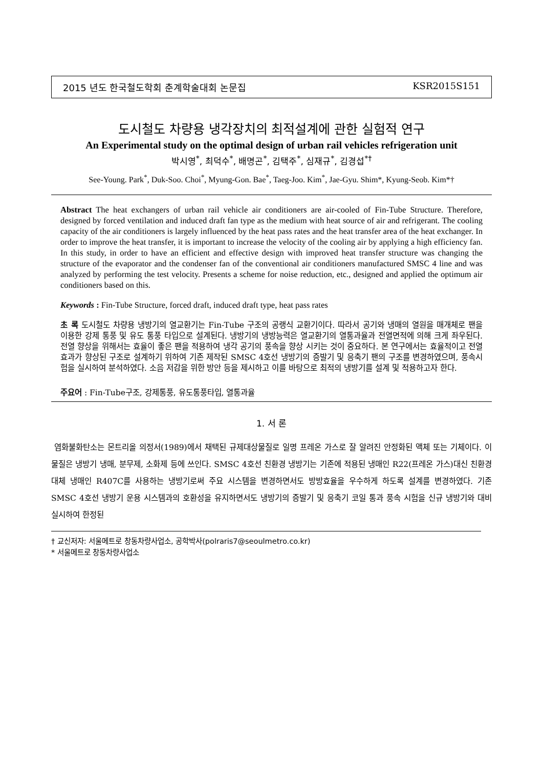2015 년도 한국철도학회 춘계학술대회 논문집 KSR2015S151
도시철도 차량용 냉각장치의 최적설계에 관한 실험적 연구
An Experimental study on the optimal design of urban rail vehicles refrigeration unit
박시영<sup>*</sup>, 최덕수<sup>*</sup>, 배명곤<sup>*</sup>, 김택주<sup>*</sup>, 심재규<sup>*</sup>, 김경섭<sup>*†</sup>
See-Young. Park<sup>*</sup>, Duk-Soo. Choi<sup>*</sup>, Myung-Gon. Bae<sup>*</sup>, Taeg-Joo. Kim<sup>*</sup>, Jae-Gyu. Shim*, Kyung-Seob. Kim*†
Abstract The heat exchangers of urban rail vehicle air conditioners are air-cooled of Fin-Tube Structure. Therefore, designed by forced ventilation and induced draft fan type as the medium with heat source of air and refrigerant. The cooling capacity of the air conditioners is largely influenced by the heat pass rates and the heat transfer area of the heat exchanger. In order to improve the heat transfer, it is important to increase the velocity of the cooling air by applying a high efficiency fan. In this study, in order to have an efficient and effective design with improved heat transfer structure was changing the structure of the evaporator and the condenser fan of the conventional air conditioners manufactured SMSC 4 line and was analyzed by performing the test velocity. Presents a scheme for noise reduction, etc., designed and applied the optimum air conditioners based on this.
Keywords : Fin-Tube Structure, forced draft, induced draft type, heat pass rates
초 록 도시철도 차량용 냉방기의 열교환기는 Fin-Tube 구조의 공랭식 교환기이다. 따라서 공기와 냉매의 열원을 매개체로 팬을 이용한 강제 통풍 및 유도 통풍 타입으로 설계된다. 냉방기의 냉방능력은 열교환기의 열통과율과 전열면적에 의해 크게 좌우된다. 전열 향상을 위해서는 효율이 좋은 팬을 적용하여 냉각 공기의 풍속을 향상 시키는 것이 중요하다. 본 연구에서는 효율적이고 전열효과가 향상된 구조로 설계하기 위하여 기존 제작된 SMSC 4호선 냉방기의 증발기 및 응축기 팬의 구조를 변경하였으며, 풍속시험을 실시하여 분석하였다. 소음 저감을 위한 방안 등을 제시하고 이를 바탕으로 최적의 냉방기를 설계 및 적용하고자 한다.
주요어 : Fin-Tube구조, 강제통풍, 유도통풍타입, 열통과율
1. 서 론
염화불화탄소는 몬트리올 의정서(1989)에서 채택된 규제대상물질로 일명 프레온 가스로 잘 알려진 안정화된 액체 또는 기체이다. 이 물질은 냉방기 냉매, 분무제, 소화제 등에 쓰인다. SMSC 4호선 친환경 냉방기는 기존에 적용된 냉매인 R22(프레온 가스)대신 친환경 대체 냉매인 R407C를 사용하는 냉방기로써 주요 시스템을 변경하면서도 방방효율을 우수하게 하도록 설계를 변경하였다. 기존 SMSC 4호선 냉방기 운용 시스템과의 호환성을 유지하면서도 냉방기의 증발기 및 응축기 코일 통과 풍속 시험을 신규 냉방기와 대비 실시하여 한정된
† 교신저자: 서울메트로 창동차량사업소, 공학박사(polraris7@seoulmetro.co.kr)
* 서울메트로 창동차량사업소